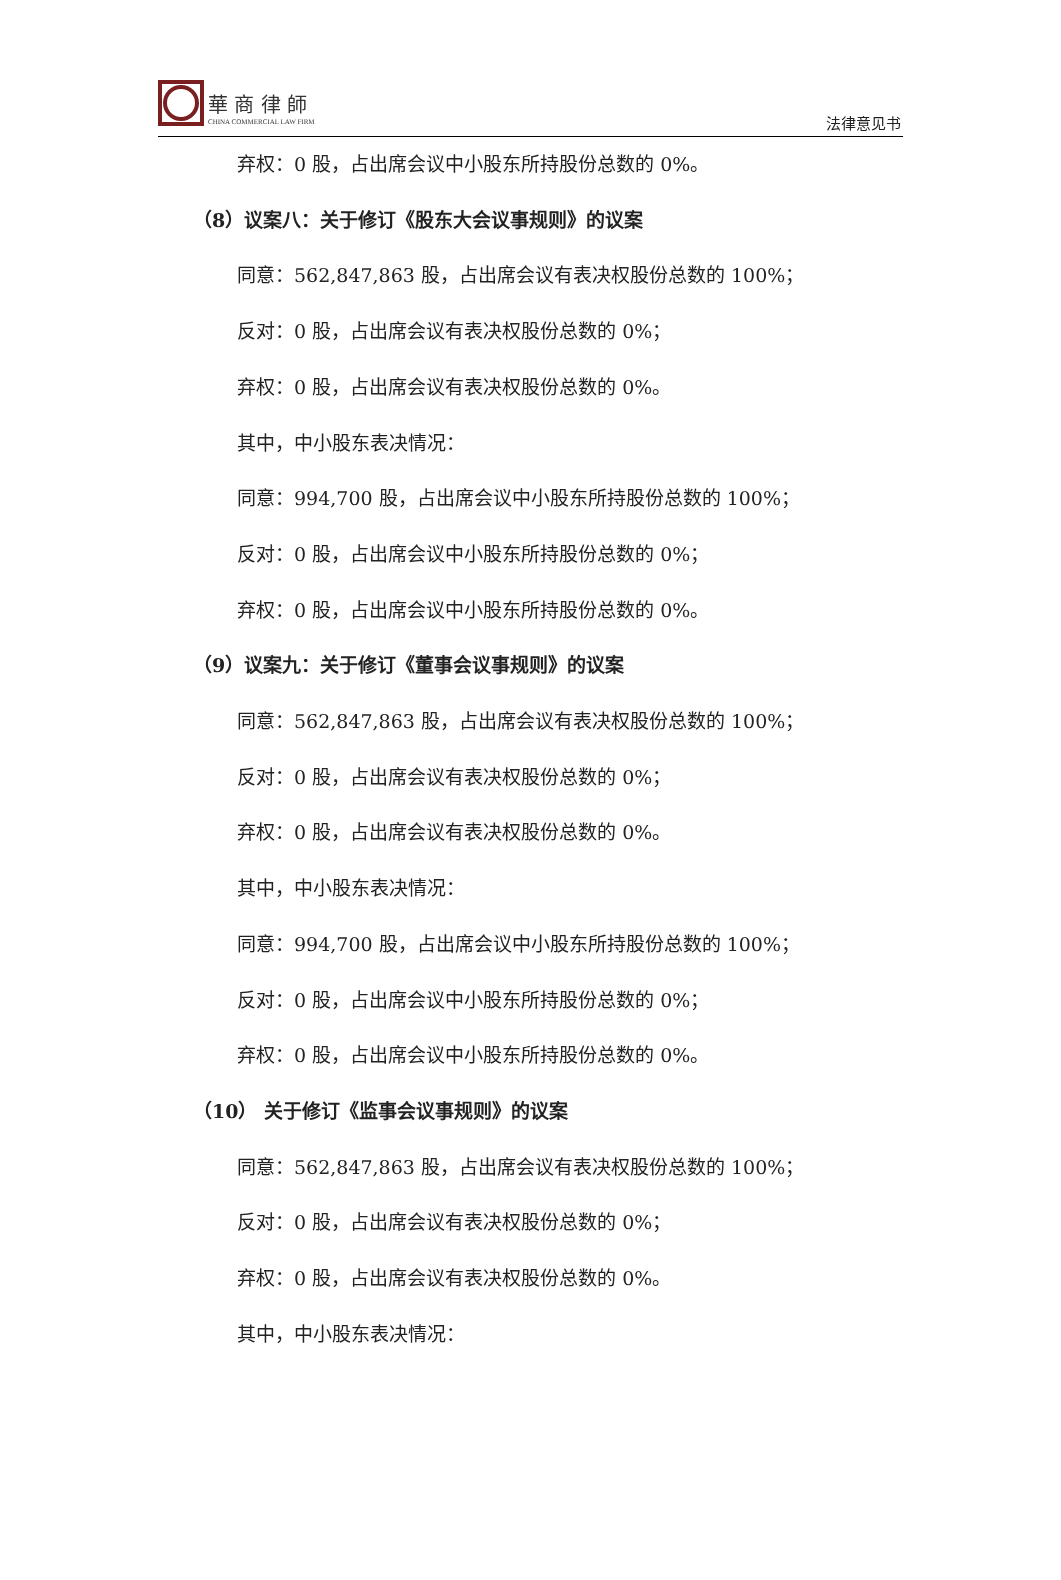華 商 律 師
CHINA COMMERCIAL LAW FIRM
法律意见书
弃权：0 股，占出席会议中小股东所持股份总数的 0%。
（8）议案八：关于修订《股东大会议事规则》的议案
同意：562,847,863 股，占出席会议有表决权股份总数的 100%；
反对：0 股，占出席会议有表决权股份总数的 0%；
弃权：0 股，占出席会议有表决权股份总数的 0%。
其中，中小股东表决情况：
同意：994,700 股，占出席会议中小股东所持股份总数的 100%；
反对：0 股，占出席会议中小股东所持股份总数的 0%；
弃权：0 股，占出席会议中小股东所持股份总数的 0%。
（9）议案九：关于修订《董事会议事规则》的议案
同意：562,847,863 股，占出席会议有表决权股份总数的 100%；
反对：0 股，占出席会议有表决权股份总数的 0%；
弃权：0 股，占出席会议有表决权股份总数的 0%。
其中，中小股东表决情况：
同意：994,700 股，占出席会议中小股东所持股份总数的 100%；
反对：0 股，占出席会议中小股东所持股份总数的 0%；
弃权：0 股，占出席会议中小股东所持股份总数的 0%。
（10） 关于修订《监事会议事规则》的议案
同意：562,847,863 股，占出席会议有表决权股份总数的 100%；
反对：0 股，占出席会议有表决权股份总数的 0%；
弃权：0 股，占出席会议有表决权股份总数的 0%。
其中，中小股东表决情况：